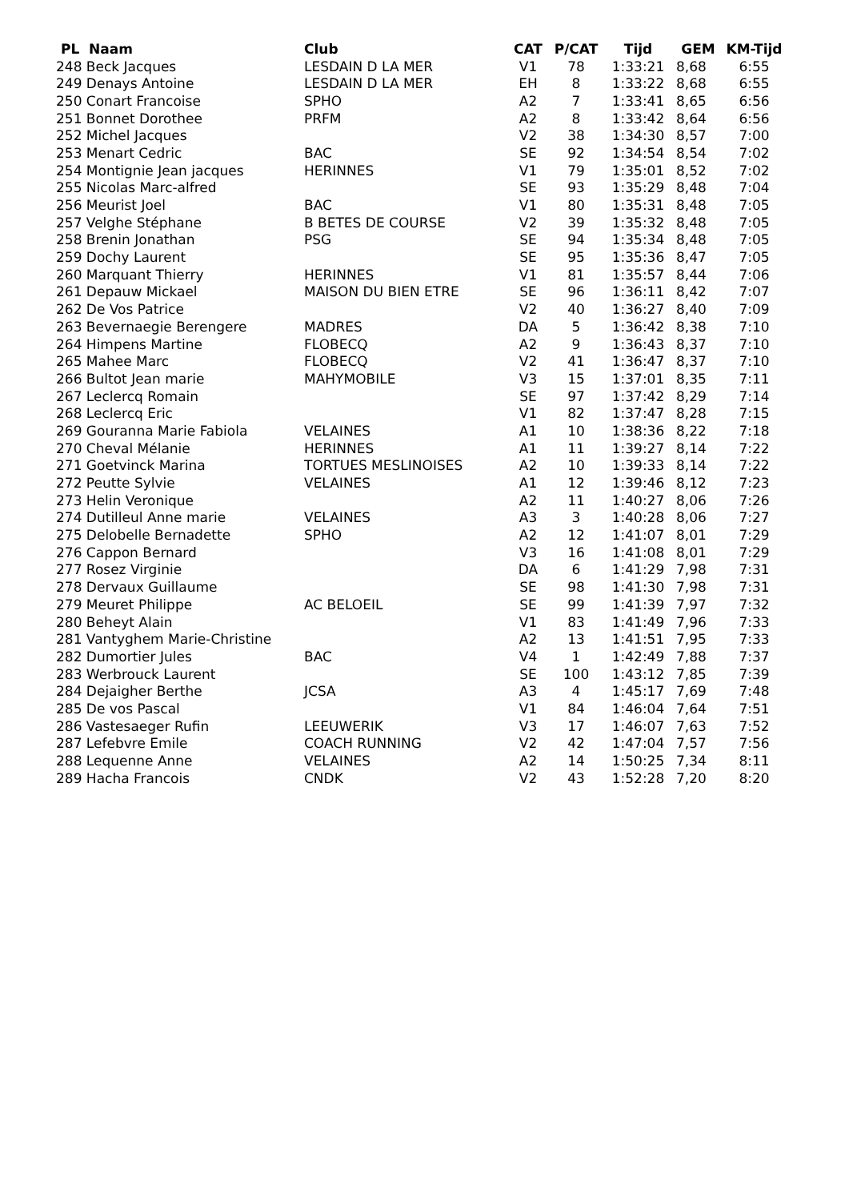| PL Naam | Club | CAT | P/CAT | Tijd | GEM | KM-Tijd |
| --- | --- | --- | --- | --- | --- | --- |
| 248 Beck Jacques | LESDAIN D LA MER | V1 | 78 | 1:33:21 | 8,68 | 6:55 |
| 249 Denays Antoine | LESDAIN D LA MER | EH | 8 | 1:33:22 | 8,68 | 6:55 |
| 250 Conart Francoise | SPHO | A2 | 7 | 1:33:41 | 8,65 | 6:56 |
| 251 Bonnet Dorothee | PRFM | A2 | 8 | 1:33:42 | 8,64 | 6:56 |
| 252 Michel Jacques | | V2 | 38 | 1:34:30 | 8,57 | 7:00 |
| 253 Menart Cedric | BAC | SE | 92 | 1:34:54 | 8,54 | 7:02 |
| 254 Montignie Jean jacques | HERINNES | V1 | 79 | 1:35:01 | 8,52 | 7:02 |
| 255 Nicolas Marc-alfred | | SE | 93 | 1:35:29 | 8,48 | 7:04 |
| 256 Meurist Joel | BAC | V1 | 80 | 1:35:31 | 8,48 | 7:05 |
| 257 Velghe Stéphane | B BETES DE COURSE | V2 | 39 | 1:35:32 | 8,48 | 7:05 |
| 258 Brenin Jonathan | PSG | SE | 94 | 1:35:34 | 8,48 | 7:05 |
| 259 Dochy Laurent | | SE | 95 | 1:35:36 | 8,47 | 7:05 |
| 260 Marquant Thierry | HERINNES | V1 | 81 | 1:35:57 | 8,44 | 7:06 |
| 261 Depauw Mickael | MAISON DU BIEN ETRE | SE | 96 | 1:36:11 | 8,42 | 7:07 |
| 262 De Vos Patrice | | V2 | 40 | 1:36:27 | 8,40 | 7:09 |
| 263 Bevernaegie Berengere | MADRES | DA | 5 | 1:36:42 | 8,38 | 7:10 |
| 264 Himpens Martine | FLOBECQ | A2 | 9 | 1:36:43 | 8,37 | 7:10 |
| 265 Mahee Marc | FLOBECQ | V2 | 41 | 1:36:47 | 8,37 | 7:10 |
| 266 Bultot Jean marie | MAHYMOBILE | V3 | 15 | 1:37:01 | 8,35 | 7:11 |
| 267 Leclercq Romain | | SE | 97 | 1:37:42 | 8,29 | 7:14 |
| 268 Leclercq Eric | | V1 | 82 | 1:37:47 | 8,28 | 7:15 |
| 269 Gouranna Marie Fabiola | VELAINES | A1 | 10 | 1:38:36 | 8,22 | 7:18 |
| 270 Cheval Mélanie | HERINNES | A1 | 11 | 1:39:27 | 8,14 | 7:22 |
| 271 Goetvinck Marina | TORTUES MESLINOISES | A2 | 10 | 1:39:33 | 8,14 | 7:22 |
| 272 Peutte Sylvie | VELAINES | A1 | 12 | 1:39:46 | 8,12 | 7:23 |
| 273 Helin Veronique | | A2 | 11 | 1:40:27 | 8,06 | 7:26 |
| 274 Dutilleul Anne marie | VELAINES | A3 | 3 | 1:40:28 | 8,06 | 7:27 |
| 275 Delobelle Bernadette | SPHO | A2 | 12 | 1:41:07 | 8,01 | 7:29 |
| 276 Cappon Bernard | | V3 | 16 | 1:41:08 | 8,01 | 7:29 |
| 277 Rosez Virginie | | DA | 6 | 1:41:29 | 7,98 | 7:31 |
| 278 Dervaux Guillaume | | SE | 98 | 1:41:30 | 7,98 | 7:31 |
| 279 Meuret Philippe | AC BELOEIL | SE | 99 | 1:41:39 | 7,97 | 7:32 |
| 280 Beheyt Alain | | V1 | 83 | 1:41:49 | 7,96 | 7:33 |
| 281 Vantyghem Marie-Christine | | A2 | 13 | 1:41:51 | 7,95 | 7:33 |
| 282 Dumortier Jules | BAC | V4 | 1 | 1:42:49 | 7,88 | 7:37 |
| 283 Werbrouck Laurent | | SE | 100 | 1:43:12 | 7,85 | 7:39 |
| 284 Dejaigher Berthe | JCSA | A3 | 4 | 1:45:17 | 7,69 | 7:48 |
| 285 De vos Pascal | | V1 | 84 | 1:46:04 | 7,64 | 7:51 |
| 286 Vastesaeger Rufin | LEEUWERIK | V3 | 17 | 1:46:07 | 7,63 | 7:52 |
| 287 Lefebvre Emile | COACH RUNNING | V2 | 42 | 1:47:04 | 7,57 | 7:56 |
| 288 Lequenne Anne | VELAINES | A2 | 14 | 1:50:25 | 7,34 | 8:11 |
| 289 Hacha Francois | CNDK | V2 | 43 | 1:52:28 | 7,20 | 8:20 |